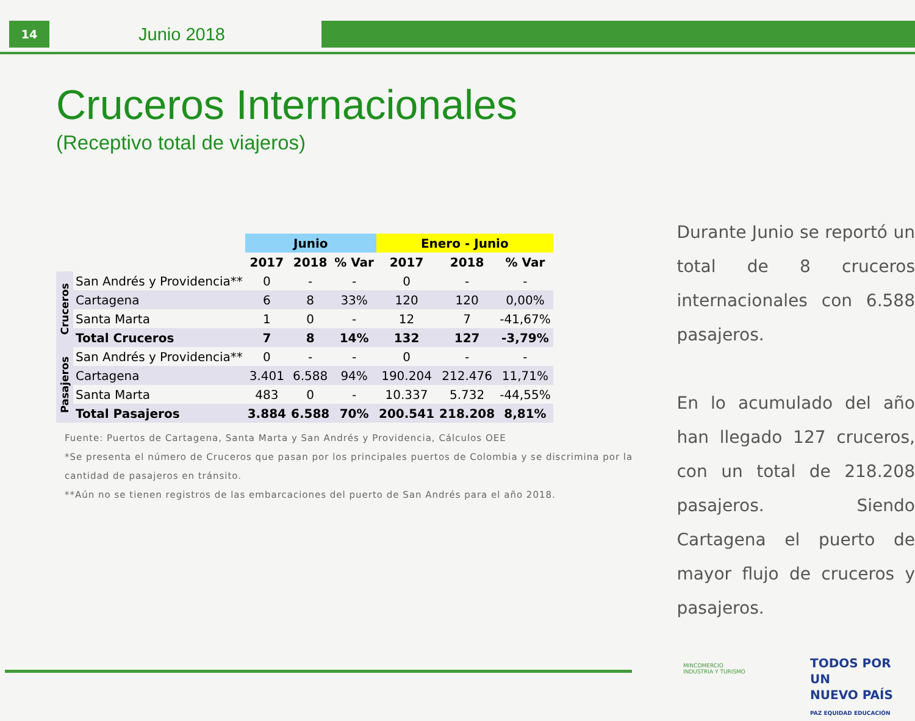14
Junio 2018
Cruceros Internacionales
(Receptivo total de viajeros)
| | | Junio | | | Enero - Junio | | |
| --- | --- | --- | --- | --- | --- | --- | --- |
| | | 2017 | 2018 | % Var | 2017 | 2018 | % Var |
| Cruceros | San Andrés y Providencia** | 0 | - | - | 0 | - | - |
| | Cartagena | 6 | 8 | 33% | 120 | 120 | 0,00% |
| | Santa Marta | 1 | 0 | - | 12 | 7 | -41,67% |
| | Total Cruceros | 7 | 8 | 14% | 132 | 127 | -3,79% |
| Pasajeros | San Andrés y Providencia** | 0 | - | - | 0 | - | - |
| | Cartagena | 3.401 | 6.588 | 94% | 190.204 | 212.476 | 11,71% |
| | Santa Marta | 483 | 0 | - | 10.337 | 5.732 | -44,55% |
| | Total Pasajeros | 3.884 | 6.588 | 70% | 200.541 | 218.208 | 8,81% |
Fuente: Puertos de Cartagena, Santa Marta y San Andrés y Providencia, Cálculos OEE
*Se presenta el número de Cruceros que pasan por los principales puertos de Colombia y se discrimina por la cantidad de pasajeros en tránsito.
**Aún no se tienen registros de las embarcaciones del puerto de San Andrés para el año 2018.
Durante Junio se reportó un total de 8 cruceros internacionales con 6.588 pasajeros.
En lo acumulado del año han llegado 127 cruceros, con un total de 218.208 pasajeros. Siendo Cartagena el puerto de mayor flujo de cruceros y pasajeros.
MINCOMERCIO
INDUSTRIA Y TURISMO
TODOS POR UN
NUEVO PAÍS
PAZ EQUIDAD EDUCACIÓN